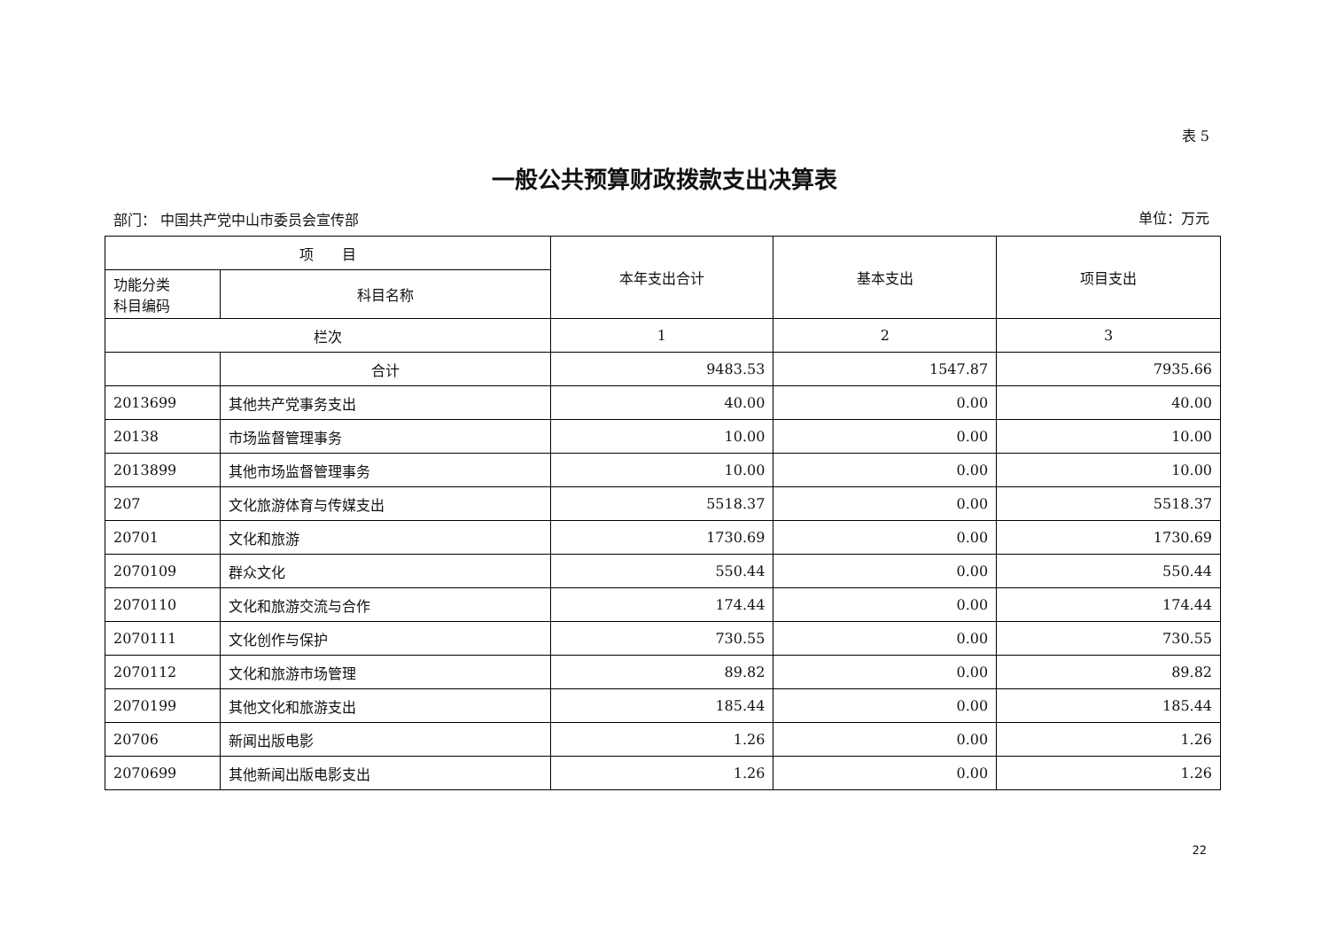表 5
一般公共预算财政拨款支出决算表
部门： 中国共产党中山市委员会宣传部 单位：万元
| 项 目 | | 本年支出合计 | 基本支出 | 项目支出 |
| --- | --- | --- | --- | --- |
| 功能分类 科目编码 | 科目名称 | | | |
| 栏次 | | 1 | 2 | 3 |
| | 合计 | 9483.53 | 1547.87 | 7935.66 |
| 2013699 | 其他共产党事务支出 | 40.00 | 0.00 | 40.00 |
| 20138 | 市场监督管理事务 | 10.00 | 0.00 | 10.00 |
| 2013899 | 其他市场监督管理事务 | 10.00 | 0.00 | 10.00 |
| 207 | 文化旅游体育与传媒支出 | 5518.37 | 0.00 | 5518.37 |
| 20701 | 文化和旅游 | 1730.69 | 0.00 | 1730.69 |
| 2070109 | 群众文化 | 550.44 | 0.00 | 550.44 |
| 2070110 | 文化和旅游交流与合作 | 174.44 | 0.00 | 174.44 |
| 2070111 | 文化创作与保护 | 730.55 | 0.00 | 730.55 |
| 2070112 | 文化和旅游市场管理 | 89.82 | 0.00 | 89.82 |
| 2070199 | 其他文化和旅游支出 | 185.44 | 0.00 | 185.44 |
| 20706 | 新闻出版电影 | 1.26 | 0.00 | 1.26 |
| 2070699 | 其他新闻出版电影支出 | 1.26 | 0.00 | 1.26 |
22